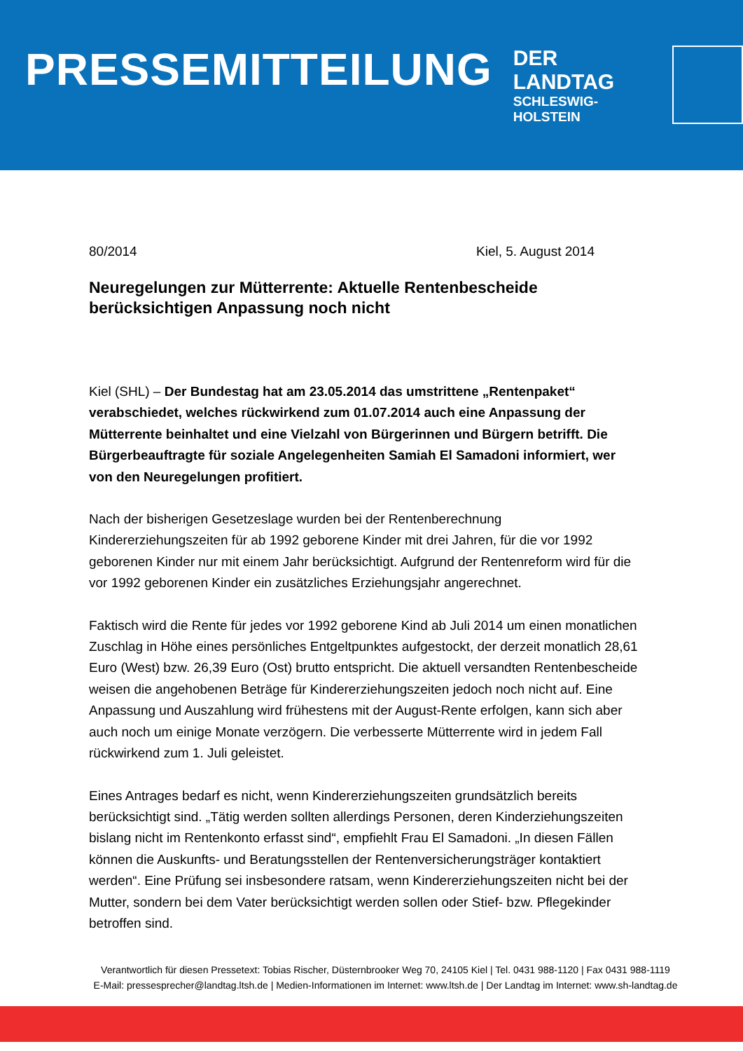PRESSEMITTEILUNG
DER LANDTAG
SCHLESWIG-HOLSTEIN
80/2014 Kiel, 5. August 2014
Neuregelungen zur Mütterrente: Aktuelle Rentenbescheide berücksichtigen Anpassung noch nicht
Kiel (SHL) – Der Bundestag hat am 23.05.2014 das umstrittene „Rentenpaket“ verabschiedet, welches rückwirkend zum 01.07.2014 auch eine Anpassung der Mütterrente beinhaltet und eine Vielzahl von Bürgerinnen und Bürgern betrifft. Die Bürgerbeauftragte für soziale Angelegenheiten Samiah El Samadoni informiert, wer von den Neuregelungen profitiert.
Nach der bisherigen Gesetzeslage wurden bei der Rentenberechnung Kindererziehungszeiten für ab 1992 geborene Kinder mit drei Jahren, für die vor 1992 geborenen Kinder nur mit einem Jahr berücksichtigt. Aufgrund der Rentenreform wird für die vor 1992 geborenen Kinder ein zusätzliches Erziehungsjahr angerechnet.
Faktisch wird die Rente für jedes vor 1992 geborene Kind ab Juli 2014 um einen monatlichen Zuschlag in Höhe eines persönliches Entgeltpunktes aufgestockt, der derzeit monatlich 28,61 Euro (West) bzw. 26,39 Euro (Ost) brutto entspricht. Die aktuell versandten Rentenbescheide weisen die angehobenen Beträge für Kindererziehungszeiten jedoch noch nicht auf. Eine Anpassung und Auszahlung wird frühestens mit der August-Rente erfolgen, kann sich aber auch noch um einige Monate verzögern. Die verbesserte Mütterrente wird in jedem Fall rückwirkend zum 1. Juli geleistet.
Eines Antrages bedarf es nicht, wenn Kindererziehungszeiten grundsätzlich bereits berücksichtigt sind. „Tätig werden sollten allerdings Personen, deren Kinderziehungszeiten bislang nicht im Rentenkonto erfasst sind“, empfiehlt Frau El Samadoni. „In diesen Fällen können die Auskunfts- und Beratungsstellen der Rentenversicherungsträger kontaktiert werden“. Eine Prüfung sei insbesondere ratsam, wenn Kindererziehungszeiten nicht bei der Mutter, sondern bei dem Vater berücksichtigt werden sollen oder Stief- bzw. Pflegekinder betroffen sind.
Verantwortlich für diesen Pressetext: Tobias Rischer, Düsternbrooker Weg 70, 24105 Kiel | Tel. 0431 988-1120 | Fax 0431 988-1119
E-Mail: pressesprecher@landtag.ltsh.de | Medien-Informationen im Internet: www.ltsh.de | Der Landtag im Internet: www.sh-landtag.de